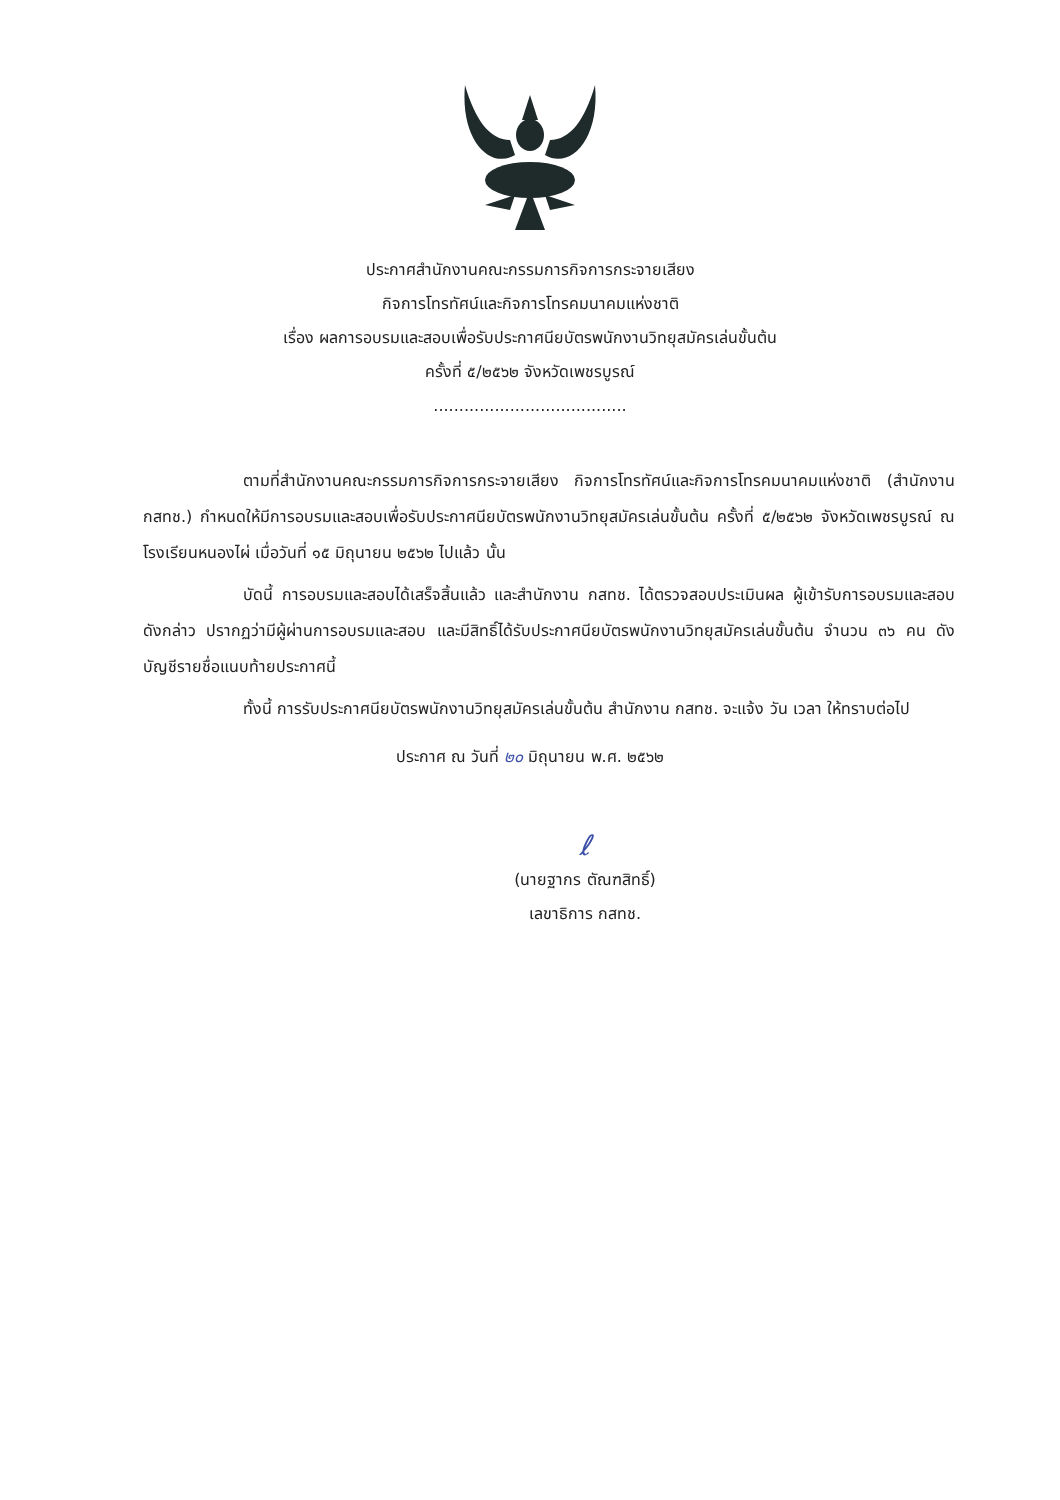ประกาศสำนักงานคณะกรรมการกิจการกระจายเสียง
กิจการโทรทัศน์และกิจการโทรคมนาคมแห่งชาติ
เรื่อง ผลการอบรมและสอบเพื่อรับประกาศนียบัตรพนักงานวิทยุสมัครเล่นขั้นต้น
ครั้งที่ ๕/๒๕๖๒ จังหวัดเพชรบูรณ์
......................................
ตามที่สำนักงานคณะกรรมการกิจการกระจายเสียง กิจการโทรทัศน์และกิจการโทรคมนาคมแห่งชาติ (สำนักงาน กสทช.) กำหนดให้มีการอบรมและสอบเพื่อรับประกาศนียบัตรพนักงานวิทยุสมัครเล่นขั้นต้น ครั้งที่ ๕/๒๕๖๒ จังหวัดเพชรบูรณ์ ณ โรงเรียนหนองไผ่ เมื่อวันที่ ๑๕ มิถุนายน ๒๕๖๒ ไปแล้ว นั้น
บัดนี้ การอบรมและสอบได้เสร็จสิ้นแล้ว และสำนักงาน กสทช. ได้ตรวจสอบประเมินผล ผู้เข้ารับการอบรมและสอบดังกล่าว ปรากฏว่ามีผู้ผ่านการอบรมและสอบ และมีสิทธิ์ได้รับประกาศนียบัตรพนักงานวิทยุสมัครเล่นขั้นต้น จำนวน ๓๖ คน ดังบัญชีรายชื่อแนบท้ายประกาศนี้
ทั้งนี้ การรับประกาศนียบัตรพนักงานวิทยุสมัครเล่นขั้นต้น สำนักงาน กสทช. จะแจ้ง วัน เวลา ให้ทราบต่อไป
ประกาศ ณ วันที่ ๒๐ มิถุนายน พ.ศ. ๒๕๖๒
ℓ
(นายฐากร ตัณฑสิทธิ์)
เลขาธิการ กสทช.